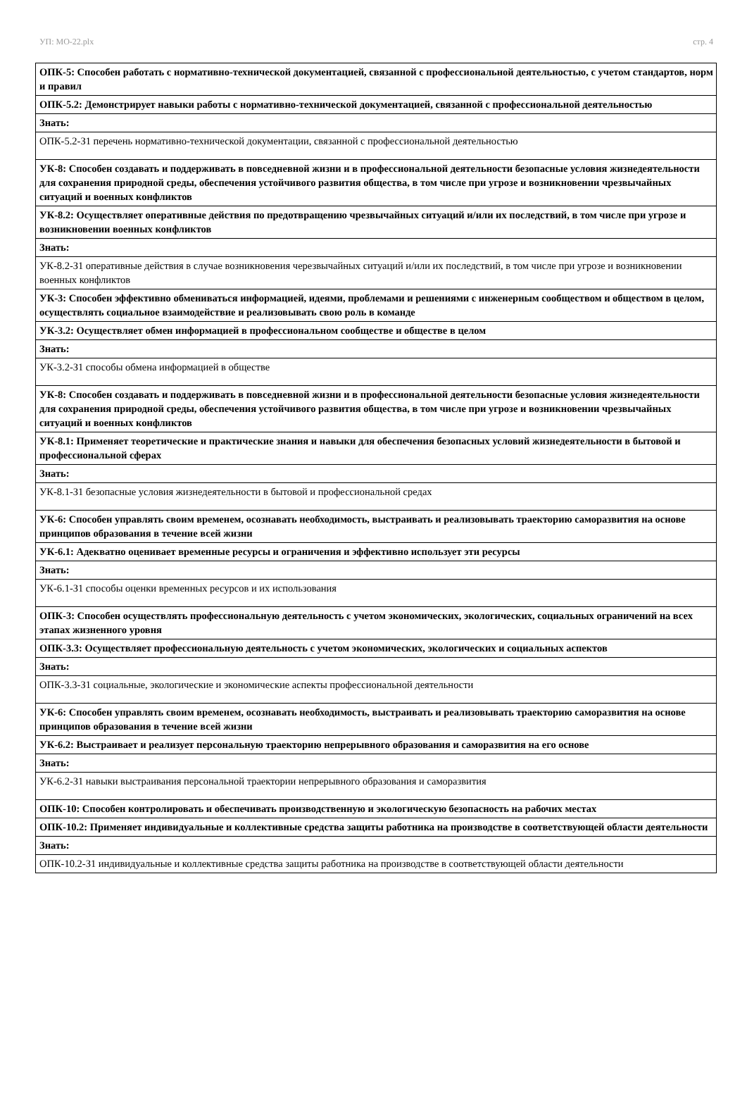УП: МО-22.plx стр. 4
| ОПК-5: Способен работать с нормативно-технической документацией, связанной с профессиональной деятельностью, с учетом стандартов, норм и правил |
| ОПК-5.2: Демонстрирует навыки работы с нормативно-технической документацией, связанной с профессиональной деятельностью |
| Знать: |
| ОПК-5.2-З1 перечень нормативно-технической документации, связанной с профессиональной деятельностью |
| УК-8: Способен создавать и поддерживать в повседневной жизни и в профессиональной деятельности безопасные условия жизнедеятельности для сохранения природной среды, обеспечения устойчивого развития общества, в том числе при угрозе и возникновении чрезвычайных ситуаций и военных конфликтов |
| УК-8.2: Осуществляет оперативные действия по предотвращению чрезвычайных ситуаций и/или их последствий, в том числе при угрозе и возникновении военных конфликтов |
| Знать: |
| УК-8.2-З1 оперативные действия в случае возникновения черезвычайных ситуаций и/или их последствий, в том числе при угрозе и возникновении военных конфликтов |
| УК-3: Способен эффективно обмениваться информацией, идеями, проблемами и решениями с инженерным сообществом и обществом в целом, осуществлять социальное взаимодействие и реализовывать свою роль в команде |
| УК-3.2: Осуществляет обмен информацией в профессиональном сообществе и обществе в целом |
| Знать: |
| УК-3.2-З1 способы обмена информацией в обществе |
| УК-8: Способен создавать и поддерживать в повседневной жизни и в профессиональной деятельности безопасные условия жизнедеятельности для сохранения природной среды, обеспечения устойчивого развития общества, в том числе при угрозе и возникновении чрезвычайных ситуаций и военных конфликтов |
| УК-8.1: Применяет теоретические и практические знания и навыки для обеспечения безопасных условий жизнедеятельности в бытовой и профессиональной сферах |
| Знать: |
| УК-8.1-З1 безопасные условия жизнедеятельности в бытовой и профессиональной средах |
| УК-6: Способен управлять своим временем, осознавать необходимость, выстраивать и реализовывать траекторию саморазвития на основе принципов образования в течение всей жизни |
| УК-6.1: Адекватно оценивает временные ресурсы и ограничения и эффективно использует эти ресурсы |
| Знать: |
| УК-6.1-З1 способы оценки временных ресурсов и их использования |
| ОПК-3: Способен осуществлять профессиональную деятельность с учетом экономических, экологических, социальных ограничений на всех этапах жизненного уровня |
| ОПК-3.3: Осуществляет профессиональную деятельность с учетом экономических, экологических и социальных аспектов |
| Знать: |
| ОПК-3.3-З1 социальные, экологические и экономические аспекты профессиональной деятельности |
| УК-6: Способен управлять своим временем, осознавать необходимость, выстраивать и реализовывать траекторию саморазвития на основе принципов образования в течение всей жизни |
| УК-6.2: Выстраивает и реализует персональную траекторию непрерывного образования и саморазвития на его основе |
| Знать: |
| УК-6.2-З1 навыки выстраивания персональной траектории непрерывного образования и саморазвития |
| ОПК-10: Способен контролировать и обеспечивать производственную и экологическую безопасность на рабочих местах |
| ОПК-10.2: Применяет индивидуальные и коллективные средства защиты работника на производстве в соответствующей области деятельности |
| Знать: |
| ОПК-10.2-З1 индивидуальные и коллективные средства защиты работника на производстве в соответствующей области деятельности |